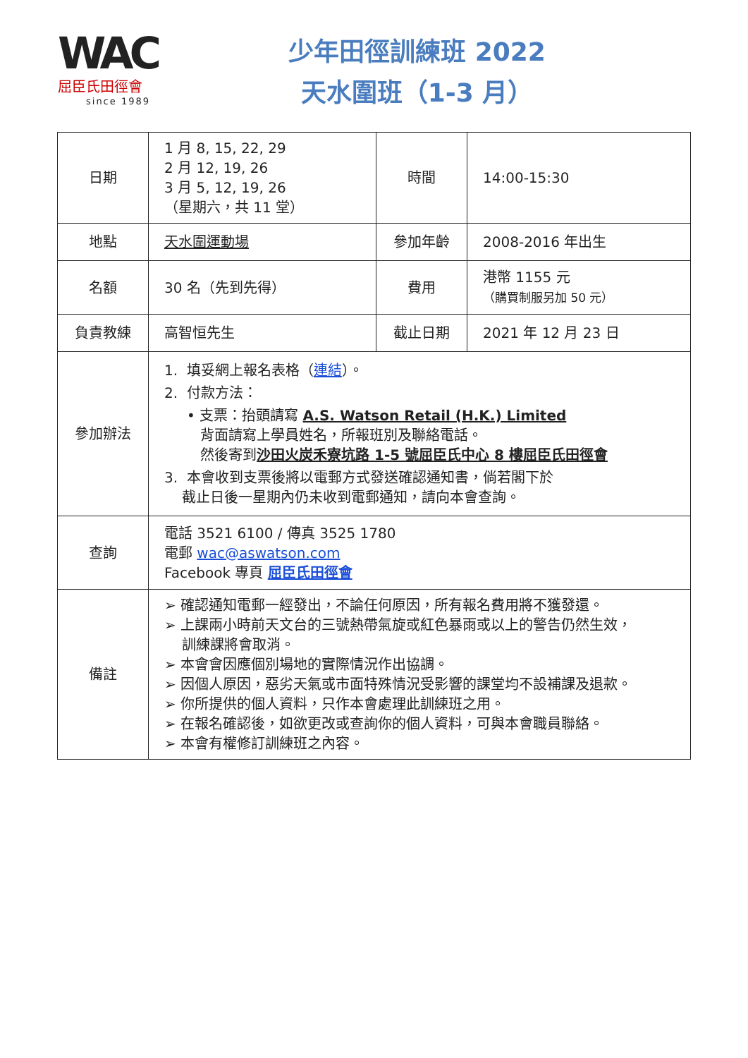WAC
屈臣氏田徑會
since 1989
少年田徑訓練班 2022
天水圍班（1-3 月）
| 日期 | 1 月 8, 15, 22, 29 2 月 12, 19, 26 3 月 5, 12, 19, 26 （星期六，共 11 堂） | 時間 | 14:00-15:30 |
| 地點 | 天水圍運動場 | 參加年齡 | 2008-2016 年出生 |
| 名額 | 30 名（先到先得） | 費用 | 港幣 1155 元 （購買制服另加 50 元） |
| 負責教練 | 高智恒先生 | 截止日期 | 2021 年 12 月 23 日 |
| 參加辦法 | 1. 填妥網上報名表格（ 連結 ）。 2. 付款方法： • 支票：抬頭請寫 A.S. Watson Retail (H.K.) Limited 背面請寫上學員姓名，所報班別及聯絡電話。 然後寄到 沙田火炭禾寮坑路 1-5 號屈臣氏中心 8 樓屈臣氏田徑會 3. 本會收到支票後將以電郵方式發送確認通知書，倘若閣下於 截止日後一星期內仍未收到電郵通知，請向本會查詢。 | | |
| 查詢 | 電話 3521 6100 / 傳真 3525 1780 電郵 wac@aswatson.com Facebook 專頁 屈臣氏田徑會 | | |
| 備註 | ➢ 確認通知電郵一經發出，不論任何原因，所有報名費用將不獲發還。 ➢ 上課兩小時前天文台的三號熱帶氣旋或紅色暴雨或以上的警告仍然生效， 訓練課將會取消。 ➢ 本會會因應個別場地的實際情況作出協調。 ➢ 因個人原因，惡劣天氣或市面特殊情況受影響的課堂均不設補課及退款。 ➢ 你所提供的個人資料，只作本會處理此訓練班之用。 ➢ 在報名確認後，如欲更改或查詢你的個人資料，可與本會職員聯絡。 ➢ 本會有權修訂訓練班之內容。 | | |